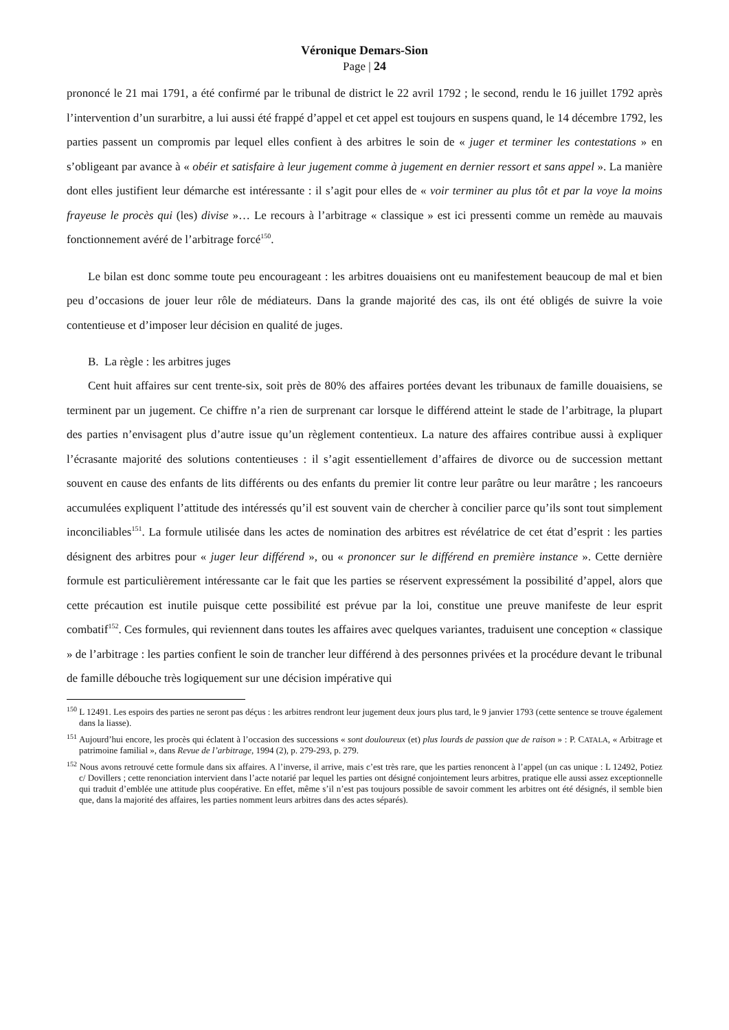Véronique Demars-Sion
Page | 24
prononcé le 21 mai 1791, a été confirmé par le tribunal de district le 22 avril 1792 ; le second, rendu le 16 juillet 1792 après l’intervention d’un surarbitre, a lui aussi été frappé d’appel et cet appel est toujours en suspens quand, le 14 décembre 1792, les parties passent un compromis par lequel elles confient à des arbitres le soin de « juger et terminer les contestations » en s’obligeant par avance à « obéir et satisfaire à leur jugement comme à jugement en dernier ressort et sans appel ». La manière dont elles justifient leur démarche est intéressante : il s’agit pour elles de « voir terminer au plus tôt et par la voye la moins frayeuse le procès qui (les) divise »… Le recours à l’arbitrage « classique » est ici pressenti comme un remède au mauvais fonctionnement avéré de l’arbitrage forcé<sup>150</sup>.
Le bilan est donc somme toute peu encourageant : les arbitres douaisiens ont eu manifestement beaucoup de mal et bien peu d’occasions de jouer leur rôle de médiateurs. Dans la grande majorité des cas, ils ont été obligés de suivre la voie contentieuse et d’imposer leur décision en qualité de juges.
B. La règle : les arbitres juges
Cent huit affaires sur cent trente-six, soit près de 80% des affaires portées devant les tribunaux de famille douaisiens, se terminent par un jugement. Ce chiffre n’a rien de surprenant car lorsque le différend atteint le stade de l’arbitrage, la plupart des parties n’envisagent plus d’autre issue qu’un règlement contentieux. La nature des affaires contribue aussi à expliquer l’écrasante majorité des solutions contentieuses : il s’agit essentiellement d’affaires de divorce ou de succession mettant souvent en cause des enfants de lits différents ou des enfants du premier lit contre leur parâtre ou leur marâtre ; les rancoeurs accumulées expliquent l’attitude des intéressés qu’il est souvent vain de chercher à concilier parce qu’ils sont tout simplement inconciliables<sup>151</sup>. La formule utilisée dans les actes de nomination des arbitres est révélatrice de cet état d’esprit : les parties désignent des arbitres pour « juger leur différend », ou « prononcer sur le différend en première instance ». Cette dernière formule est particulièrement intéressante car le fait que les parties se réservent expressément la possibilité d’appel, alors que cette précaution est inutile puisque cette possibilité est prévue par la loi, constitue une preuve manifeste de leur esprit combatif<sup>152</sup>. Ces formules, qui reviennent dans toutes les affaires avec quelques variantes, traduisent une conception « classique » de l’arbitrage : les parties confient le soin de trancher leur différend à des personnes privées et la procédure devant le tribunal de famille débouche très logiquement sur une décision impérative qui
<sup>150</sup> L 12491. Les espoirs des parties ne seront pas déçus : les arbitres rendront leur jugement deux jours plus tard, le 9 janvier 1793 (cette sentence se trouve également dans la liasse).
<sup>151</sup> Aujourd’hui encore, les procès qui éclatent à l’occasion des successions « sont douloureux (et) plus lourds de passion que de raison » : P. CATALA, « Arbitrage et patrimoine familial », dans Revue de l’arbitrage, 1994 (2), p. 279-293, p. 279.
<sup>152</sup> Nous avons retrouvé cette formule dans six affaires. A l’inverse, il arrive, mais c’est très rare, que les parties renoncent à l’appel (un cas unique : L 12492, Potiez c/ Dovillers ; cette renonciation intervient dans l’acte notarié par lequel les parties ont désigné conjointement leurs arbitres, pratique elle aussi assez exceptionnelle qui traduit d’emblée une attitude plus coopérative. En effet, même s’il n’est pas toujours possible de savoir comment les arbitres ont été désignés, il semble bien que, dans la majorité des affaires, les parties nomment leurs arbitres dans des actes séparés).